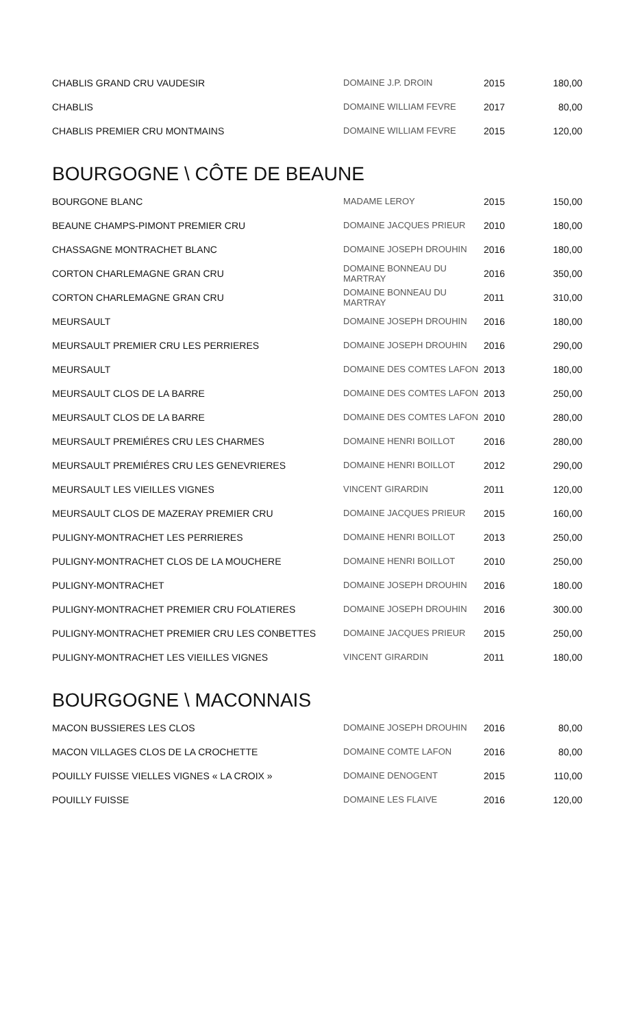| CHABLIS GRAND CRU VAUDESIR | DOMAINE J.P. DROIN | 2015 | 180,00 |
| CHABLIS | DOMAINE WILLIAM FEVRE | 2017 | 80,00 |
| CHABLIS PREMIER CRU MONTMAINS | DOMAINE WILLIAM FEVRE | 2015 | 120,00 |
BOURGOGNE \ CÔTE DE BEAUNE
| BOURGONE BLANC | MADAME LEROY | 2015 | 150,00 |
| BEAUNE CHAMPS-PIMONT PREMIER CRU | DOMAINE JACQUES PRIEUR | 2010 | 180,00 |
| CHASSAGNE MONTRACHET BLANC | DOMAINE JOSEPH DROUHIN | 2016 | 180,00 |
| CORTON CHARLEMAGNE GRAN CRU | DOMAINE BONNEAU DU MARTRAY | 2016 | 350,00 |
| CORTON CHARLEMAGNE GRAN CRU | DOMAINE BONNEAU DU MARTRAY | 2011 | 310,00 |
| MEURSAULT | DOMAINE JOSEPH DROUHIN | 2016 | 180,00 |
| MEURSAULT PREMIER CRU LES PERRIERES | DOMAINE JOSEPH DROUHIN | 2016 | 290,00 |
| MEURSAULT | DOMAINE DES COMTES LAFON | 2013 | 180,00 |
| MEURSAULT CLOS DE LA BARRE | DOMAINE DES COMTES LAFON | 2013 | 250,00 |
| MEURSAULT CLOS DE LA BARRE | DOMAINE DES COMTES LAFON | 2010 | 280,00 |
| MEURSAULT PREMIÉRES CRU LES CHARMES | DOMAINE HENRI BOILLOT | 2016 | 280,00 |
| MEURSAULT PREMIÉRES CRU LES GENEVRIERES | DOMAINE HENRI BOILLOT | 2012 | 290,00 |
| MEURSAULT LES VIEILLES VIGNES | VINCENT GIRARDIN | 2011 | 120,00 |
| MEURSAULT CLOS DE MAZERAY PREMIER CRU | DOMAINE JACQUES PRIEUR | 2015 | 160,00 |
| PULIGNY-MONTRACHET LES PERRIERES | DOMAINE HENRI BOILLOT | 2013 | 250,00 |
| PULIGNY-MONTRACHET CLOS DE LA MOUCHERE | DOMAINE HENRI BOILLOT | 2010 | 250,00 |
| PULIGNY-MONTRACHET | DOMAINE JOSEPH DROUHIN | 2016 | 180.00 |
| PULIGNY-MONTRACHET PREMIER CRU FOLATIERES | DOMAINE JOSEPH DROUHIN | 2016 | 300.00 |
| PULIGNY-MONTRACHET PREMIER CRU LES CONBETTES | DOMAINE JACQUES PRIEUR | 2015 | 250,00 |
| PULIGNY-MONTRACHET LES VIEILLES VIGNES | VINCENT GIRARDIN | 2011 | 180,00 |
BOURGOGNE \ MACONNAIS
| MACON BUSSIERES LES CLOS | DOMAINE JOSEPH DROUHIN | 2016 | 80,00 |
| MACON VILLAGES CLOS DE LA CROCHETTE | DOMAINE COMTE LAFON | 2016 | 80,00 |
| POUILLY FUISSE VIELLES VIGNES « LA CROIX » | DOMAINE DENOGENT | 2015 | 110,00 |
| POUILLY FUISSE | DOMAINE LES FLAIVE | 2016 | 120,00 |